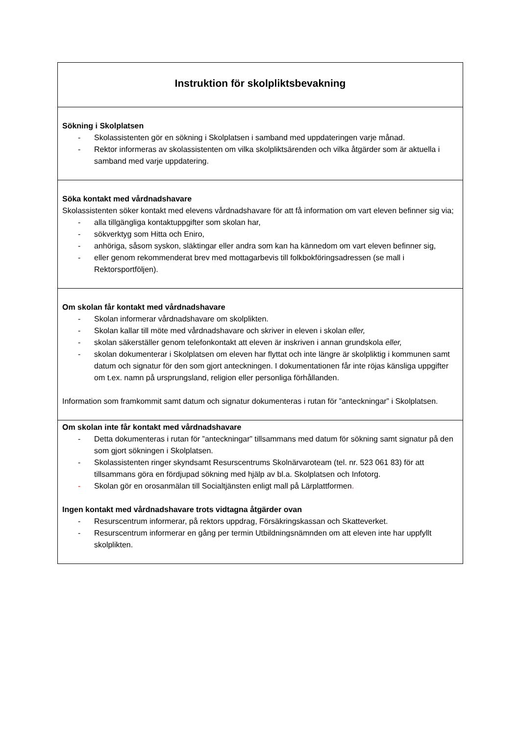| Instruktion för skolpliktsbevakning |
| Sökning i Skolplatsen - Skolassistenten gör en sökning i Skolplatsen i samband med uppdateringen varje månad. - Rektor informeras av skolassistenten om vilka skolpliktsärenden och vilka åtgärder som är aktuella i samband med varje uppdatering. |
| Söka kontakt med vårdnadshavare Skolassistenten söker kontakt med elevens vårdnadshavare för att få information om vart eleven befinner sig via; - alla tillgängliga kontaktuppgifter som skolan har, - sökverktyg som Hitta och Eniro, - anhöriga, såsom syskon, släktingar eller andra som kan ha kännedom om vart eleven befinner sig, - eller genom rekommenderat brev med mottagarbevis till folkbokföringsadressen (se mall i Rektorsportföljen). |
| Om skolan får kontakt med vårdnadshavare - Skolan informerar vårdnadshavare om skolplikten. - Skolan kallar till möte med vårdnadshavare och skriver in eleven i skolan eller, - skolan säkerställer genom telefonkontakt att eleven är inskriven i annan grundskola eller, - skolan dokumenterar i Skolplatsen om eleven har flyttat och inte längre är skolpliktig i kommunen samt datum och signatur för den som gjort anteckningen. I dokumentationen får inte röjas känsliga uppgifter om t.ex. namn på ursprungsland, religion eller personliga förhållanden. Information som framkommit samt datum och signatur dokumenteras i rutan för ”anteckningar” i Skolplatsen. |
| Om skolan inte får kontakt med vårdnadshavare - Detta dokumenteras i rutan för ”anteckningar” tillsammans med datum för sökning samt signatur på den som gjort sökningen i Skolplatsen. - Skolassistenten ringer skyndsamt Resurscentrums Skolnärvaroteam (tel. nr. 523 061 83) för att tillsammans göra en fördjupad sökning med hjälp av bl.a. Skolplatsen och Infotorg. - Skolan gör en orosanmälan till Socialtjänsten enligt mall på Lärplattformen . Ingen kontakt med vårdnadshavare trots vidtagna åtgärder ovan - Resurscentrum informerar, på rektors uppdrag, Försäkringskassan och Skatteverket. - Resurscentrum informerar en gång per termin Utbildningsnämnden om att eleven inte har uppfyllt skolplikten. |